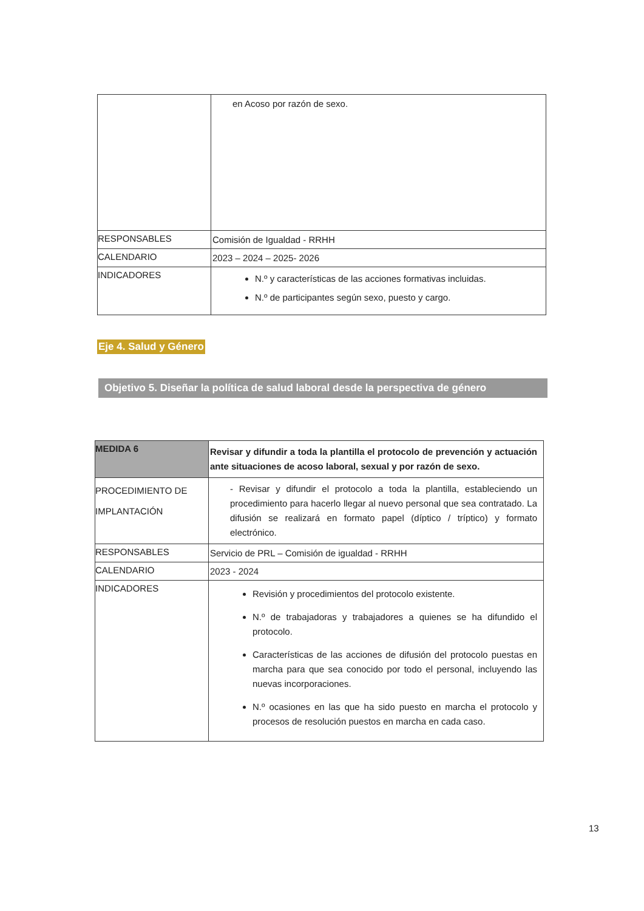| | en Acoso por razón de sexo. |
| RESPONSABLES | Comisión de Igualdad - RRHH |
| CALENDARIO | 2023 – 2024 – 2025- 2026 |
| INDICADORES | N.º y características de las acciones formativas incluidas. N.º de participantes según sexo, puesto y cargo. |
Eje 4. Salud y Género
Objetivo 5. Diseñar la política de salud laboral desde la perspectiva de género
| MEDIDA 6 | Revisar y difundir a toda la plantilla el protocolo de prevención y actuación ante situaciones de acoso laboral, sexual y por razón de sexo. |
| PROCEDIMIENTO DE IMPLANTACIÓN | - Revisar y difundir el protocolo a toda la plantilla, estableciendo un procedimiento para hacerlo llegar al nuevo personal que sea contratado. La difusión se realizará en formato papel (díptico / tríptico) y formato electrónico. |
| RESPONSABLES | Servicio de PRL – Comisión de igualdad - RRHH |
| CALENDARIO | 2023 - 2024 |
| INDICADORES | Revisión y procedimientos del protocolo existente. N.º de trabajadoras y trabajadores a quienes se ha difundido el protocolo. Características de las acciones de difusión del protocolo puestas en marcha para que sea conocido por todo el personal, incluyendo las nuevas incorporaciones. N.º ocasiones en las que ha sido puesto en marcha el protocolo y procesos de resolución puestos en marcha en cada caso. |
13